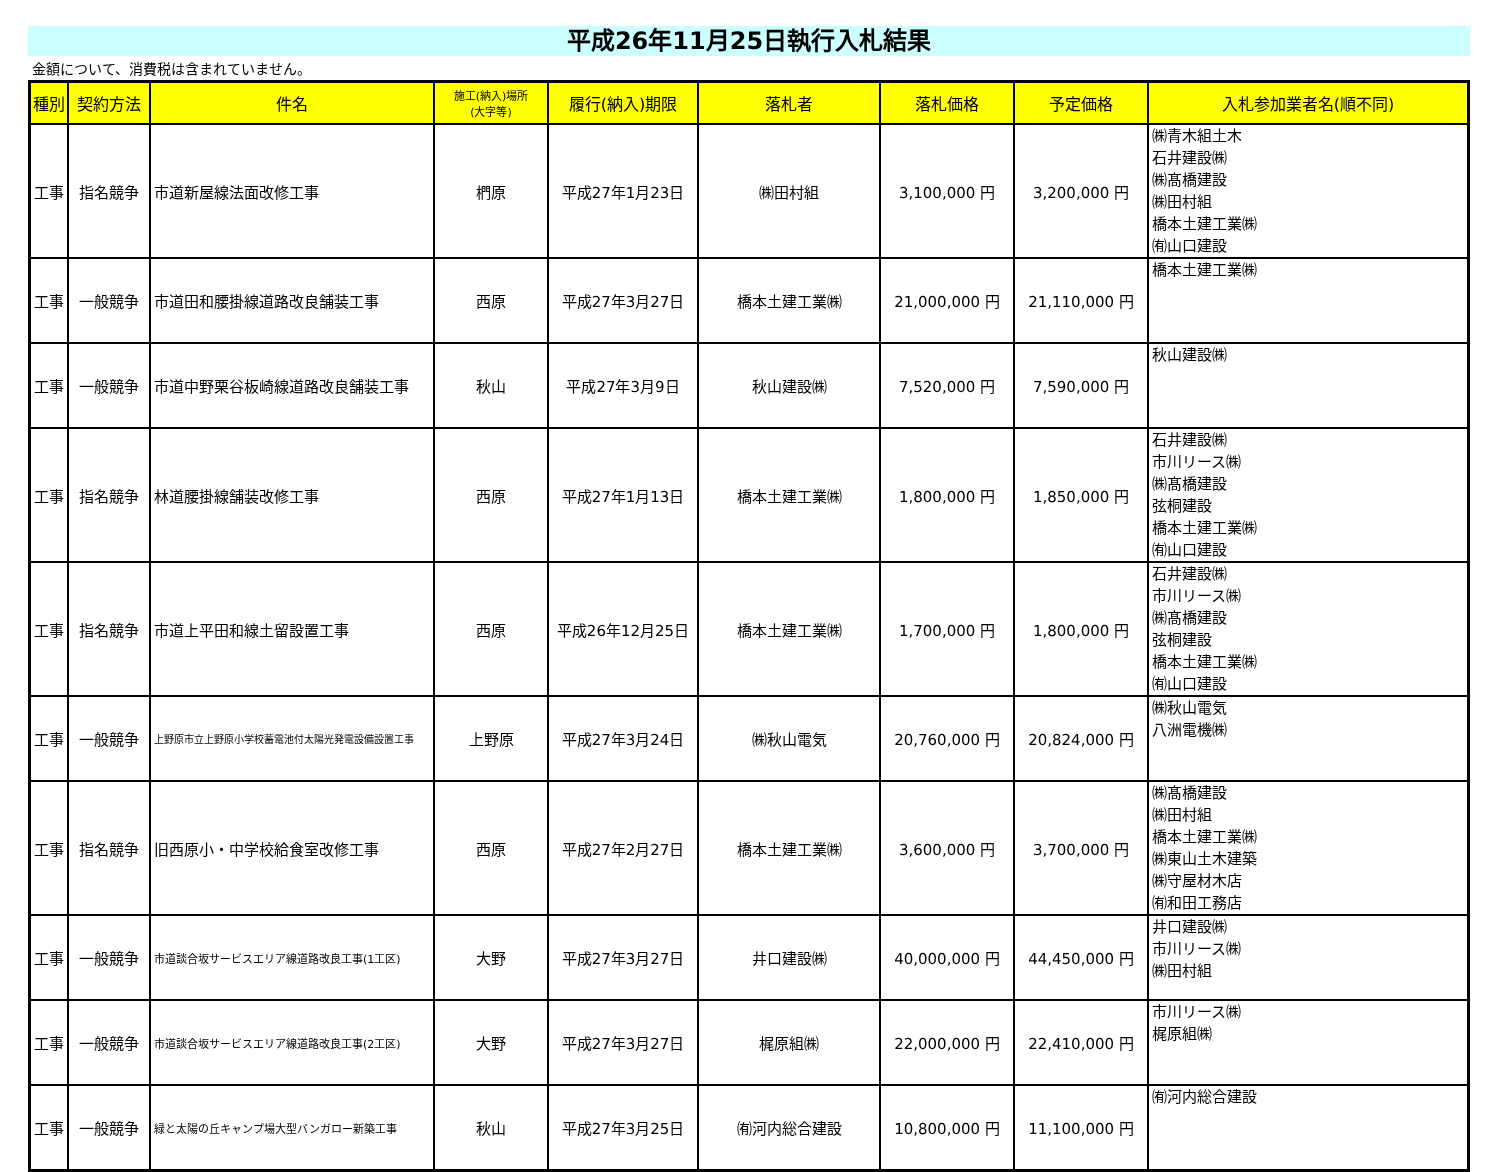平成26年11月25日執行入札結果
金額について、消費税は含まれていません。
| 種別 | 契約方法 | 件名 | 施工(納入)場所 (大字等) | 履行(納入)期限 | 落札者 | 落札価格 | 予定価格 | 入札参加業者名(順不同) |
| --- | --- | --- | --- | --- | --- | --- | --- | --- |
| 工事 | 指名競争 | 市道新屋線法面改修工事 | 椚原 | 平成27年1月23日 | ㈱田村組 | 3,100,000 円 | 3,200,000 円 | ㈱青木組土木 石井建設㈱ ㈱髙橋建設 ㈱田村組 橋本土建工業㈱ ㈲山口建設 |
| 工事 | 一般競争 | 市道田和腰掛線道路改良舗装工事 | 西原 | 平成27年3月27日 | 橋本土建工業㈱ | 21,000,000 円 | 21,110,000 円 | 橋本土建工業㈱ |
| 工事 | 一般競争 | 市道中野栗谷板崎線道路改良舗装工事 | 秋山 | 平成27年3月9日 | 秋山建設㈱ | 7,520,000 円 | 7,590,000 円 | 秋山建設㈱ |
| 工事 | 指名競争 | 林道腰掛線舗装改修工事 | 西原 | 平成27年1月13日 | 橋本土建工業㈱ | 1,800,000 円 | 1,850,000 円 | 石井建設㈱ 市川リース㈱ ㈱髙橋建設 弦桐建設 橋本土建工業㈱ ㈲山口建設 |
| 工事 | 指名競争 | 市道上平田和線土留設置工事 | 西原 | 平成26年12月25日 | 橋本土建工業㈱ | 1,700,000 円 | 1,800,000 円 | 石井建設㈱ 市川リース㈱ ㈱髙橋建設 弦桐建設 橋本土建工業㈱ ㈲山口建設 |
| 工事 | 一般競争 | 上野原市立上野原小学校蓄電池付太陽光発電設備設置工事 | 上野原 | 平成27年3月24日 | ㈱秋山電気 | 20,760,000 円 | 20,824,000 円 | ㈱秋山電気 八洲電機㈱ |
| 工事 | 指名競争 | 旧西原小・中学校給食室改修工事 | 西原 | 平成27年2月27日 | 橋本土建工業㈱ | 3,600,000 円 | 3,700,000 円 | ㈱髙橋建設 ㈱田村組 橋本土建工業㈱ ㈱東山土木建築 ㈱守屋材木店 ㈲和田工務店 |
| 工事 | 一般競争 | 市道談合坂サービスエリア線道路改良工事(1工区) | 大野 | 平成27年3月27日 | 井口建設㈱ | 40,000,000 円 | 44,450,000 円 | 井口建設㈱ 市川リース㈱ ㈱田村組 |
| 工事 | 一般競争 | 市道談合坂サービスエリア線道路改良工事(2工区) | 大野 | 平成27年3月27日 | 梶原組㈱ | 22,000,000 円 | 22,410,000 円 | 市川リース㈱ 梶原組㈱ |
| 工事 | 一般競争 | 緑と太陽の丘キャンプ場大型バンガロー新築工事 | 秋山 | 平成27年3月25日 | ㈲河内総合建設 | 10,800,000 円 | 11,100,000 円 | ㈲河内総合建設 |